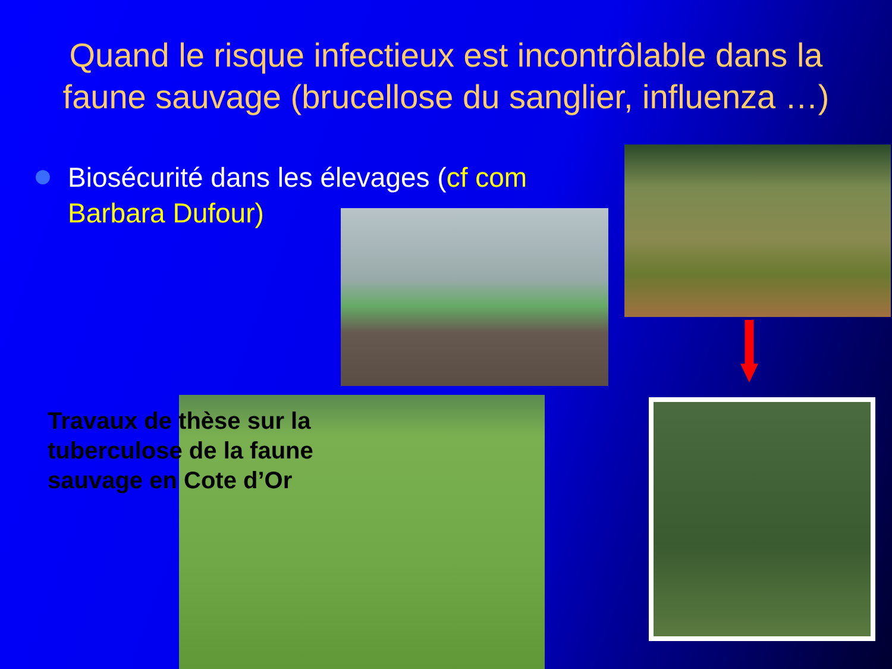Quand le risque infectieux est incontrôlable dans la faune sauvage (brucellose du sanglier, influenza …)
Biosécurité dans les élevages (cf com Barbara Dufour)
Travaux de thèse sur la tuberculose de la faune sauvage en Cote d’Or